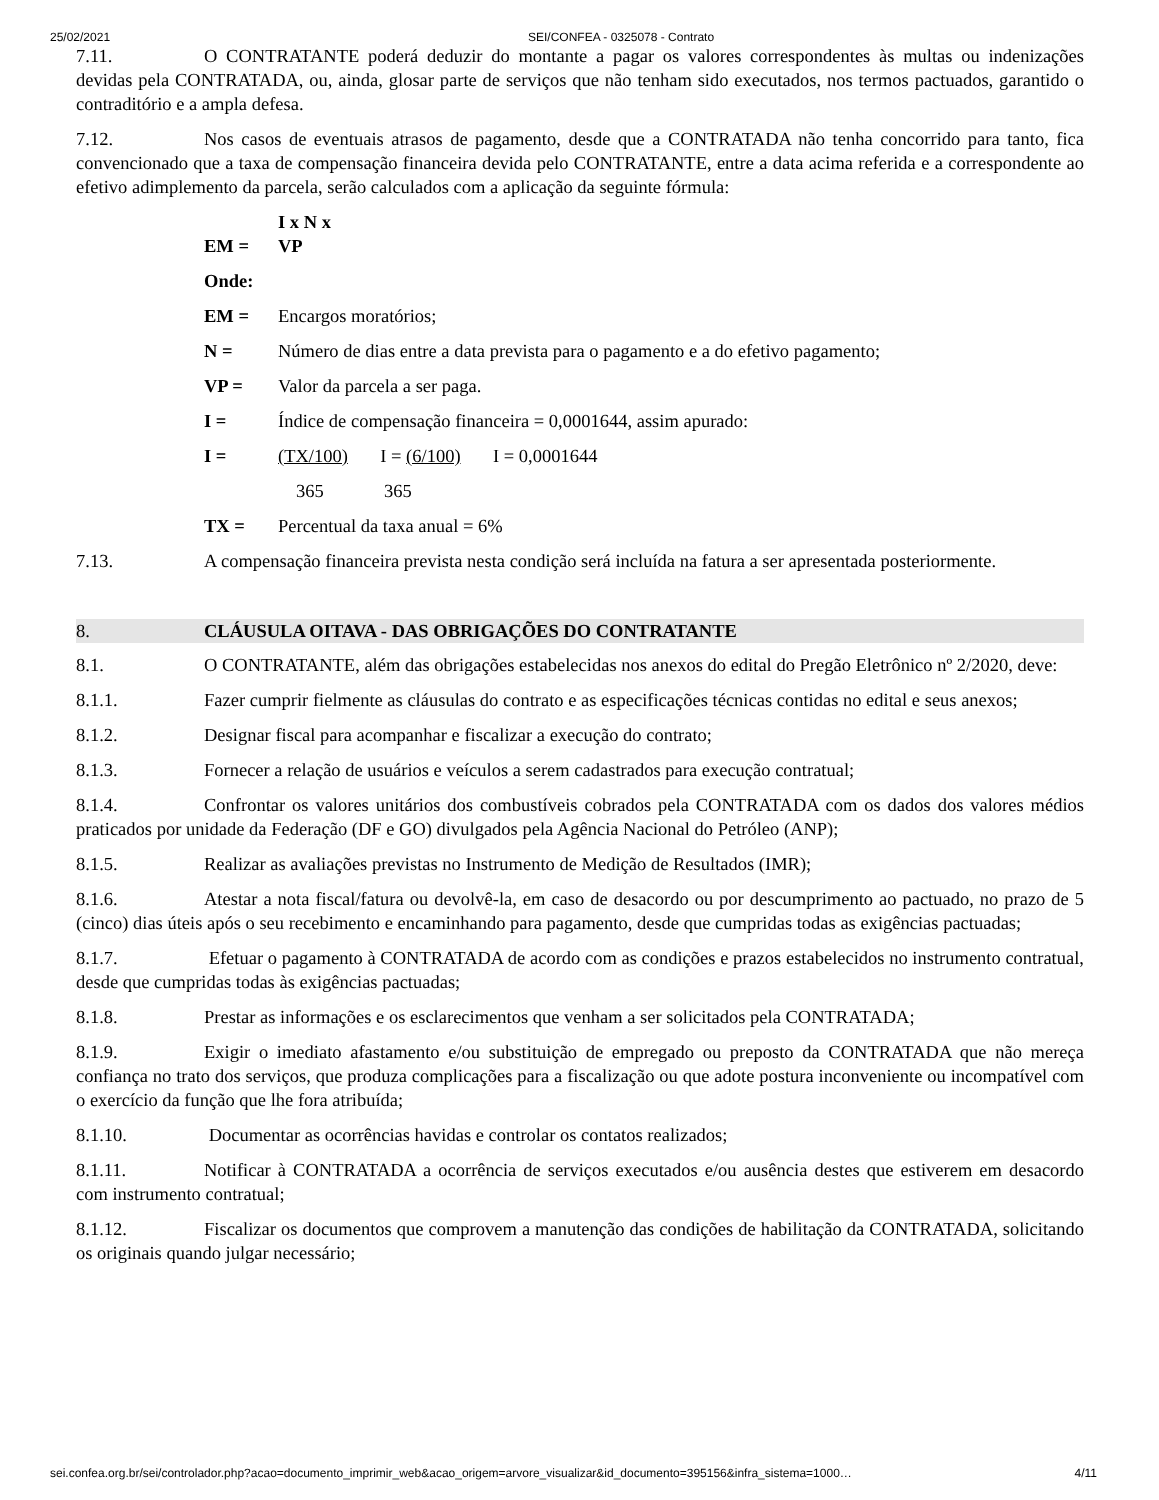25/02/2021 SEI/CONFEA - 0325078 - Contrato
7.11. O CONTRATANTE poderá deduzir do montante a pagar os valores correspondentes às multas ou indenizações devidas pela CONTRATADA, ou, ainda, glosar parte de serviços que não tenham sido executados, nos termos pactuados, garantido o contraditório e a ampla defesa.
7.12. Nos casos de eventuais atrasos de pagamento, desde que a CONTRATADA não tenha concorrido para tanto, fica convencionado que a taxa de compensação financeira devida pelo CONTRATANTE, entre a data acima referida e a correspondente ao efetivo adimplemento da parcela, serão calculados com a aplicação da seguinte fórmula:
EM = I x N x VP
Onde:
EM = Encargos moratórios;
N = Número de dias entre a data prevista para o pagamento e a do efetivo pagamento;
VP = Valor da parcela a ser paga.
I = Índice de compensação financeira = 0,0001644, assim apurado:
I = (TX/100) I = (6/100) I = 0,0001644
365 365
TX = Percentual da taxa anual = 6%
7.13. A compensação financeira prevista nesta condição será incluída na fatura a ser apresentada posteriormente.
8. CLÁUSULA OITAVA - DAS OBRIGAÇÕES DO CONTRATANTE
8.1. O CONTRATANTE, além das obrigações estabelecidas nos anexos do edital do Pregão Eletrônico nº 2/2020, deve:
8.1.1. Fazer cumprir fielmente as cláusulas do contrato e as especificações técnicas contidas no edital e seus anexos;
8.1.2. Designar fiscal para acompanhar e fiscalizar a execução do contrato;
8.1.3. Fornecer a relação de usuários e veículos a serem cadastrados para execução contratual;
8.1.4. Confrontar os valores unitários dos combustíveis cobrados pela CONTRATADA com os dados dos valores médios praticados por unidade da Federação (DF e GO) divulgados pela Agência Nacional do Petróleo (ANP);
8.1.5. Realizar as avaliações previstas no Instrumento de Medição de Resultados (IMR);
8.1.6. Atestar a nota fiscal/fatura ou devolvê-la, em caso de desacordo ou por descumprimento ao pactuado, no prazo de 5 (cinco) dias úteis após o seu recebimento e encaminhando para pagamento, desde que cumpridas todas as exigências pactuadas;
8.1.7. Efetuar o pagamento à CONTRATADA de acordo com as condições e prazos estabelecidos no instrumento contratual, desde que cumpridas todas às exigências pactuadas;
8.1.8. Prestar as informações e os esclarecimentos que venham a ser solicitados pela CONTRATADA;
8.1.9. Exigir o imediato afastamento e/ou substituição de empregado ou preposto da CONTRATADA que não mereça confiança no trato dos serviços, que produza complicações para a fiscalização ou que adote postura inconveniente ou incompatível com o exercício da função que lhe fora atribuída;
8.1.10. Documentar as ocorrências havidas e controlar os contatos realizados;
8.1.11. Notificar à CONTRATADA a ocorrência de serviços executados e/ou ausência destes que estiverem em desacordo com instrumento contratual;
8.1.12. Fiscalizar os documentos que comprovem a manutenção das condições de habilitação da CONTRATADA, solicitando os originais quando julgar necessário;
sei.confea.org.br/sei/controlador.php?acao=documento_imprimir_web&acao_origem=arvore_visualizar&id_documento=395156&infra_sistema=1000… 4/11